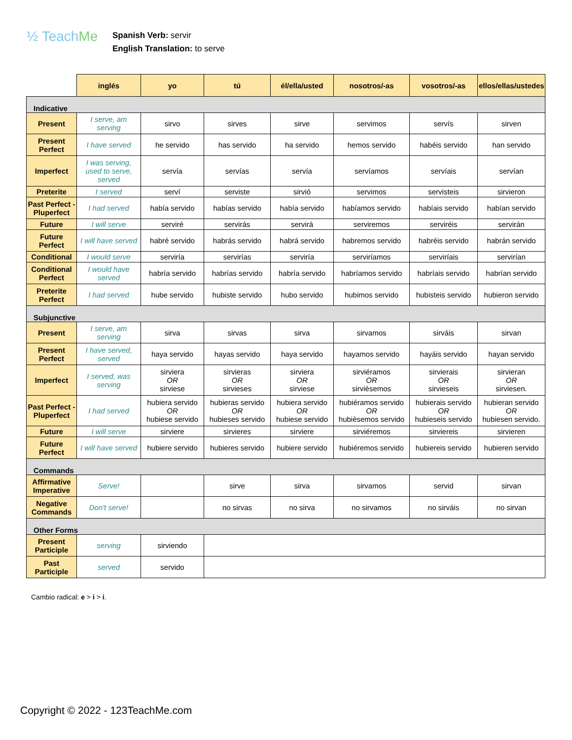½ TeachMe
Spanish Verb: servir
English Translation: to serve
| | inglés | yo | tú | él/ella/usted | nosotros/-as | vosotros/-as | ellos/ellas/ustedes |
| --- | --- | --- | --- | --- | --- | --- | --- |
| Indicative | | | | | | | |
| Present | I serve, am serving | sirvo | sirves | sirve | servimos | servís | sirven |
| Present Perfect | I have served | he servido | has servido | ha servido | hemos servido | habéis servido | han servido |
| Imperfect | I was serving, used to serve, served | servía | servías | servía | servíamos | servíais | servían |
| Preterite | I served | serví | serviste | sirvió | servimos | servisteis | sirvieron |
| Past Perfect - Pluperfect | I had served | había servido | habías servido | había servido | habíamos servido | habíais servido | habían servido |
| Future | I will serve | serviré | servirás | servirá | serviremos | serviréis | servirán |
| Future Perfect | I will have served | habré servido | habrás servido | habrá servido | habremos servido | habréis servido | habrán servido |
| Conditional | I would serve | serviría | servirías | serviría | serviríamos | serviríais | servirían |
| Conditional Perfect | I would have served | habría servido | habrías servido | habría servido | habríamos servido | habríais servido | habrían servido |
| Preterite Perfect | I had served | hube servido | hubiste servido | hubo servido | hubimos servido | hubisteis servido | hubieron servido |
| Subjunctive | | | | | | | |
| Present | I serve, am serving | sirva | sirvas | sirva | sirvamos | sirváis | sirvan |
| Present Perfect | I have served, served | haya servido | hayas servido | haya servido | hayamos servido | hayáis servido | hayan servido |
| Imperfect | I served, was serving | sirviera OR sirviese | sirvieras OR sirvieses | sirviera OR sirviese | sirviéramos OR sirvièsemos | sirvierais OR sirvieseis | sirvieran OR sirviesen. |
| Past Perfect - Pluperfect | I had served | hubiera servido OR hubiese servido | hubieras servido OR hubieses servido | hubiera servido OR hubiese servido | hubiéramos servido OR hubièsemos servido | hubierais servido OR hubieseis servido | hubieran servido OR hubiesen servido. |
| Future | I will serve | sirviere | sirvieres | sirviere | sirviéremos | sirviereis | sirvieren |
| Future Perfect | I will have served | hubiere servido | hubieres servido | hubiere servido | hubiéremos servido | hubiereis servido | hubieren servido |
| Commands | | | | | | | |
| Affirmative Imperative | Serve! | | sirve | sirva | sirvamos | servid | sirvan |
| Negative Commands | Don't serve! | | no sirvas | no sirva | no sirvamos | no sirváis | no sirvan |
| Other Forms | | | | | | | |
| Present Participle | serving | sirviendo | | | | | |
| Past Participle | served | servido | | | | | |
Cambio radical: e > i > i.
Copyright © 2022 - 123TeachMe.com